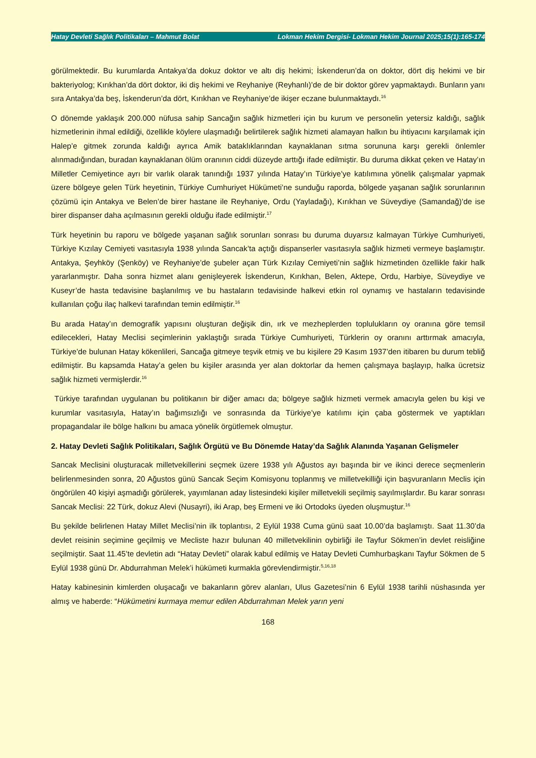Hatay Devleti Sağlık Politikaları – Mahmut Bolat Lokman Hekim Dergisi- Lokman Hekim Journal 2025;15(1):165-174
görülmektedir. Bu kurumlarda Antakya’da dokuz doktor ve altı diş hekimi; İskenderun’da on doktor, dört diş hekimi ve bir bakteriyolog; Kırıkhan’da dört doktor, iki diş hekimi ve Reyhaniye (Reyhanlı)’de de bir doktor görev yapmaktaydı. Bunların yanı sıra Antakya’da beş, İskenderun’da dört, Kırıkhan ve Reyhaniye’de ikişer eczane bulunmaktaydı.<sup>16</sup>
O dönemde yaklaşık 200.000 nüfusa sahip Sancağın sağlık hizmetleri için bu kurum ve personelin yetersiz kaldığı, sağlık hizmetlerinin ihmal edildiği, özellikle köylere ulaşmadığı belirtilerek sağlık hizmeti alamayan halkın bu ihtiyacını karşılamak için Halep’e gitmek zorunda kaldığı ayrıca Amik bataklıklarından kaynaklanan sıtma sorununa karşı gerekli önlemler alınmadığından, buradan kaynaklanan ölüm oranının ciddi düzeyde arttığı ifade edilmiştir. Bu duruma dikkat çeken ve Hatay’ın Milletler Cemiyetince ayrı bir varlık olarak tanındığı 1937 yılında Hatay’ın Türkiye’ye katılımına yönelik çalışmalar yapmak üzere bölgeye gelen Türk heyetinin, Türkiye Cumhuriyet Hükümeti’ne sunduğu raporda, bölgede yaşanan sağlık sorunlarının çözümü için Antakya ve Belen’de birer hastane ile Reyhaniye, Ordu (Yayladağı), Kırıkhan ve Süveydiye (Samandağ)’de ise birer dispanser daha açılmasının gerekli olduğu ifade edilmiştir.<sup>17</sup>
Türk heyetinin bu raporu ve bölgede yaşanan sağlık sorunları sonrası bu duruma duyarsız kalmayan Türkiye Cumhuriyeti, Türkiye Kızılay Cemiyeti vasıtasıyla 1938 yılında Sancak’ta açtığı dispanserler vasıtasıyla sağlık hizmeti vermeye başlamıştır. Antakya, Şeyhköy (Şenköy) ve Reyhaniye’de şubeler açan Türk Kızılay Cemiyeti’nin sağlık hizmetinden özellikle fakir halk yararlanmıştır. Daha sonra hizmet alanı genişleyerek İskenderun, Kırıkhan, Belen, Aktepe, Ordu, Harbiye, Süveydiye ve Kuseyr’de hasta tedavisine başlanılmış ve bu hastaların tedavisinde halkevi etkin rol oynamış ve hastaların tedavisinde kullanılan çoğu ilaç halkevi tarafından temin edilmiştir.<sup>16</sup>
Bu arada Hatay’ın demografik yapısını oluşturan değişik din, ırk ve mezheplerden toplulukların oy oranına göre temsil edilecekleri, Hatay Meclisi seçimlerinin yaklaştığı sırada Türkiye Cumhuriyeti, Türklerin oy oranını arttırmak amacıyla, Türkiye’de bulunan Hatay kökenlileri, Sancağa gitmeye teşvik etmiş ve bu kişilere 29 Kasım 1937’den itibaren bu durum tebliğ edilmiştir. Bu kapsamda Hatay’a gelen bu kişiler arasında yer alan doktorlar da hemen çalışmaya başlayıp, halka ücretsiz sağlık hizmeti vermişlerdir.<sup>16</sup>
Türkiye tarafından uygulanan bu politikanın bir diğer amacı da; bölgeye sağlık hizmeti vermek amacıyla gelen bu kişi ve kurumlar vasıtasıyla, Hatay’ın bağımsızlığı ve sonrasında da Türkiye’ye katılımı için çaba göstermek ve yaptıkları propagandalar ile bölge halkını bu amaca yönelik örgütlemek olmuştur.
2. Hatay Devleti Sağlık Politikaları, Sağlık Örgütü ve Bu Dönemde Hatay’da Sağlık Alanında Yaşanan Gelişmeler
Sancak Meclisini oluşturacak milletvekillerini seçmek üzere 1938 yılı Ağustos ayı başında bir ve ikinci derece seçmenlerin belirlenmesinden sonra, 20 Ağustos günü Sancak Seçim Komisyonu toplanmış ve milletvekilliği için başvuranların Meclis için öngörülen 40 kişiyi aşmadığı görülerek, yayımlanan aday listesindeki kişiler milletvekili seçilmiş sayılmışlardır. Bu karar sonrası Sancak Meclisi: 22 Türk, dokuz Alevi (Nusayri), iki Arap, beş Ermeni ve iki Ortodoks üyeden oluşmuştur.<sup>16</sup>
Bu şekilde belirlenen Hatay Millet Meclisi’nin ilk toplantısı, 2 Eylül 1938 Cuma günü saat 10.00’da başlamıştı. Saat 11.30’da devlet reisinin seçimine geçilmiş ve Mecliste hazır bulunan 40 milletvekilinin oybirliği ile Tayfur Sökmen’in devlet reisliğine seçilmiştir. Saat 11.45’te devletin adı “Hatay Devleti” olarak kabul edilmiş ve Hatay Devleti Cumhurbaşkanı Tayfur Sökmen de 5 Eylül 1938 günü Dr. Abdurrahman Melek’i hükümeti kurmakla görevlendirmiştir.<sup>5,16,18</sup>
Hatay kabinesinin kimlerden oluşacağı ve bakanların görev alanları, Ulus Gazetesi’nin 6 Eylül 1938 tarihli nüshasında yer almış ve haberde: “Hükümetini kurmaya memur edilen Abdurrahman Melek yarın yeni
168